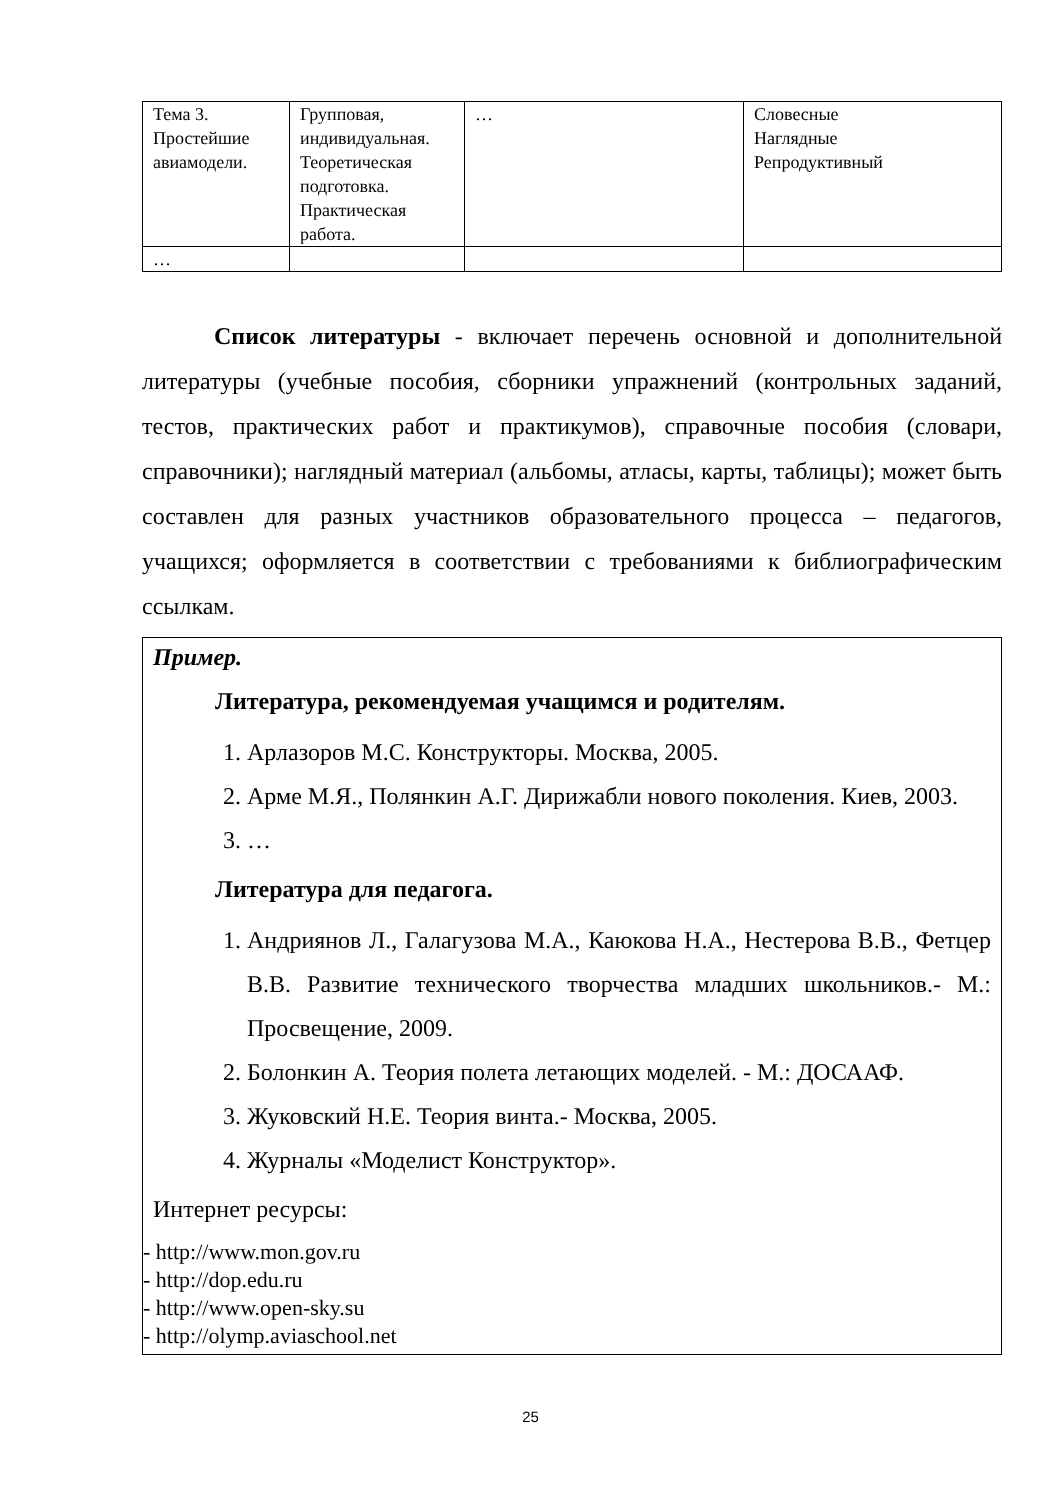| Тема 3. Простейшие авиамодели. | Групповая, индивидуальная. Теоретическая подготовка. Практическая работа. | … | Словесные Наглядные Репродуктивный |
| … | | | |
Список литературы - включает перечень основной и дополнительной литературы (учебные пособия, сборники упражнений (контрольных заданий, тестов, практических работ и практикумов), справочные пособия (словари, справочники); наглядный материал (альбомы, атласы, карты, таблицы); может быть составлен для разных участников образовательного процесса – педагогов, учащихся; оформляется в соответствии с требованиями к библиографическим ссылкам.
Пример.
Литература, рекомендуемая учащимся и родителям.
1. Арлазоров М.С. Конструкторы. Москва, 2005.
2. Арме М.Я., Полянкин А.Г. Дирижабли нового поколения. Киев, 2003.
3. …
Литература для педагога.
1. Андриянов Л., Галагузова М.А., Каюкова Н.А., Нестерова В.В., Фетцер В.В. Развитие технического творчества младших школьников.- М.: Просвещение, 2009.
2. Болонкин А. Теория полета летающих моделей. - М.: ДОСААФ.
3. Жуковский Н.Е. Теория винта.- Москва, 2005.
4. Журналы «Моделист Конструктор».
Интернет ресурсы:
- http://www.mon.gov.ru
- http://dop.edu.ru
- http://www.open-sky.su
- http://olymp.aviaschool.net
25